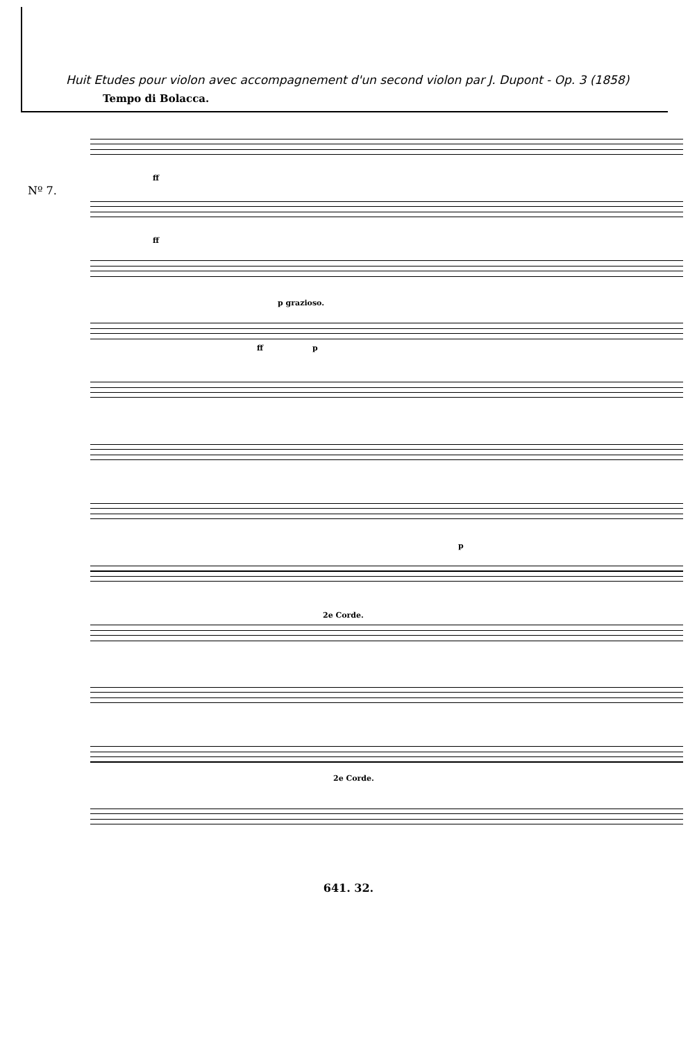Huit Etudes pour violon avec accompagnement d'un second violon par J. Dupont - Op. 3 (1858)
Tempo di Bolacca.
Nº 7.
ff
ff
p grazioso.
ff p
p
2e Corde.
2e Corde.
641. 32.